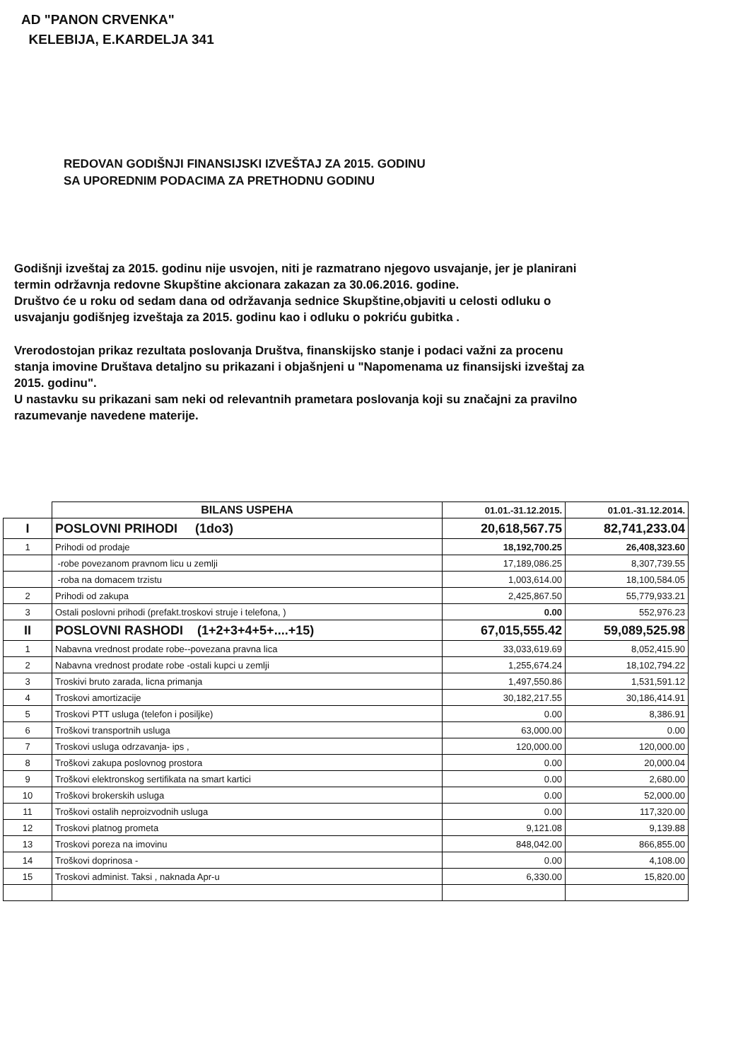AD "PANON CRVENKA"
KELEBIJA, E.KARDELJA 341
REDOVAN GODIŠNJI FINANSIJSKI IZVEŠTAJ ZA 2015. GODINU
SA UPOREDNIM PODACIMA ZA PRETHODNU GODINU
Godišnji izveštaj za 2015. godinu nije usvojen, niti je razmatrano njegovo usvajanje, jer je planirani termin održavnja redovne Skupštine akcionara zakazan za 30.06.2016. godine.
Društvo će u roku od sedam dana od održavanja sednice Skupštine,objaviti u celosti odluku o usvajanju godišnjeg izveštaja za 2015. godinu kao i odluku o pokriću gubitka .
Vrerodostojan prikaz rezultata poslovanja Društva, finanskijsko stanje i podaci važni za procenu stanja imovine Društava detaljno su prikazani i objašnjeni u "Napomenama uz finansijski izveštaj za 2015. godinu".
U nastavku su prikazani sam neki od relevantnih prametara poslovanja koji su značajni za pravilno razumevanje navedene materije.
| | BILANS USPEHA | 01.01.-31.12.2015. | 01.01.-31.12.2014. |
| I | POSLOVNI PRIHODI (1do3) | 20,618,567.75 | 82,741,233.04 |
| 1 | Prihodi od prodaje | 18,192,700.25 | 26,408,323.60 |
| | -robe povezanom pravnom licu u zemlji | 17,189,086.25 | 8,307,739.55 |
| | -roba na domacem trzistu | 1,003,614.00 | 18,100,584.05 |
| 2 | Prihodi od zakupa | 2,425,867.50 | 55,779,933.21 |
| 3 | Ostali poslovni prihodi (prefakt.troskovi struje i telefona, ) | 0.00 | 552,976.23 |
| II | POSLOVNI RASHODI (1+2+3+4+5+....+15) | 67,015,555.42 | 59,089,525.98 |
| 1 | Nabavna vrednost prodate robe--povezana pravna lica | 33,033,619.69 | 8,052,415.90 |
| 2 | Nabavna vrednost prodate robe -ostali kupci u zemlji | 1,255,674.24 | 18,102,794.22 |
| 3 | Troskivi bruto zarada, licna primanja | 1,497,550.86 | 1,531,591.12 |
| 4 | Troskovi amortizacije | 30,182,217.55 | 30,186,414.91 |
| 5 | Troskovi PTT usluga (telefon i posiljke) | 0.00 | 8,386.91 |
| 6 | Troškovi transportnih usluga | 63,000.00 | 0.00 |
| 7 | Troskovi usluga odrzavanja- ips , | 120,000.00 | 120,000.00 |
| 8 | Troškovi zakupa poslovnog prostora | 0.00 | 20,000.04 |
| 9 | Troškovi elektronskog sertifikata na smart kartici | 0.00 | 2,680.00 |
| 10 | Troškovi brokerskih usluga | 0.00 | 52,000.00 |
| 11 | Troškovi ostalih neproizvodnih usluga | 0.00 | 117,320.00 |
| 12 | Troskovi platnog prometa | 9,121.08 | 9,139.88 |
| 13 | Troskovi poreza na imovinu | 848,042.00 | 866,855.00 |
| 14 | Troškovi doprinosa - | 0.00 | 4,108.00 |
| 15 | Troskovi administ. Taksi , naknada Apr-u | 6,330.00 | 15,820.00 |